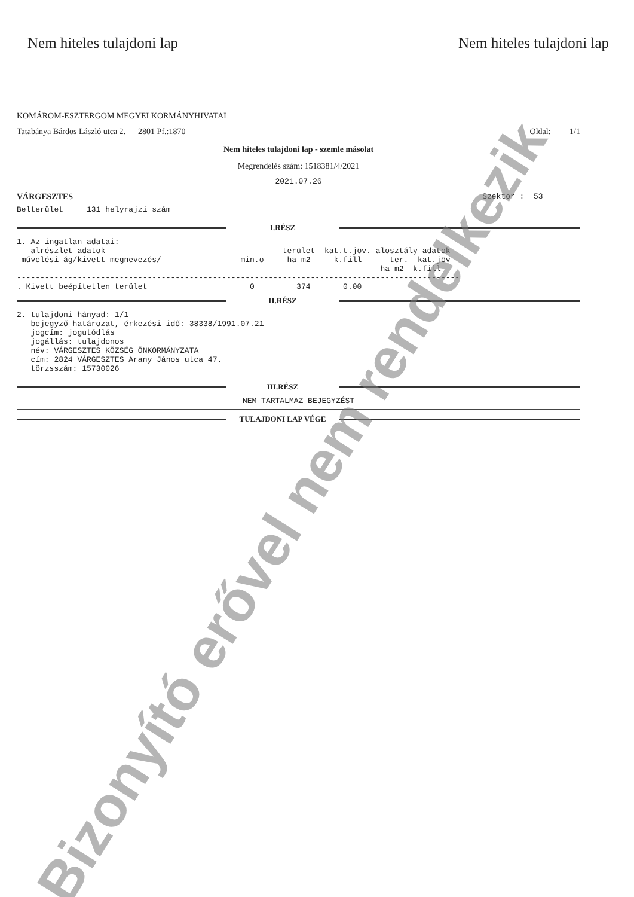Nem hiteles tulajdoni lap Nem hiteles tulajdoni lap
KOMÁROM-ESZTERGOM MEGYEI KORMÁNYHIVATAL
Tatabánya Bárdos László utca 2. 2801 Pf.:1870 Oldal: 1/1
Nem hiteles tulajdoni lap - szemle másolat
Megrendelés szám: 1518381/4/2021
2021.07.26
VÁRGESZTES Szektor : 53
Belterület 131 helyrajzi szám
I.RÉSZ
1. Az ingatlan adatai: alrészlet adatok terület kat.t.jöv. alosztály adatok művelési ág/kivett megnevezés/ min.o ha m2 k.fill ter. kat.jöv ha m2 k.fill ----------------------------------------------------------------------------------------------- . Kivett beépítetlen terület 0 374 0.00
II.RÉSZ
2. tulajdoni hányad: 1/1 bejegyző határozat, érkezési idő: 38338/1991.07.21 jogcím: jogutódlás jogállás: tulajdonos név: VÁRGESZTES KÖZSÉG ÖNKORMÁNYZATA cím: 2824 VÁRGESZTES Arany János utca 47. törzsszám: 15730026
III.RÉSZ
NEM TARTALMAZ BEJEGYZÉST
TULAJDONI LAP VÉGE
Bizonyító erővel nem rendelkezik